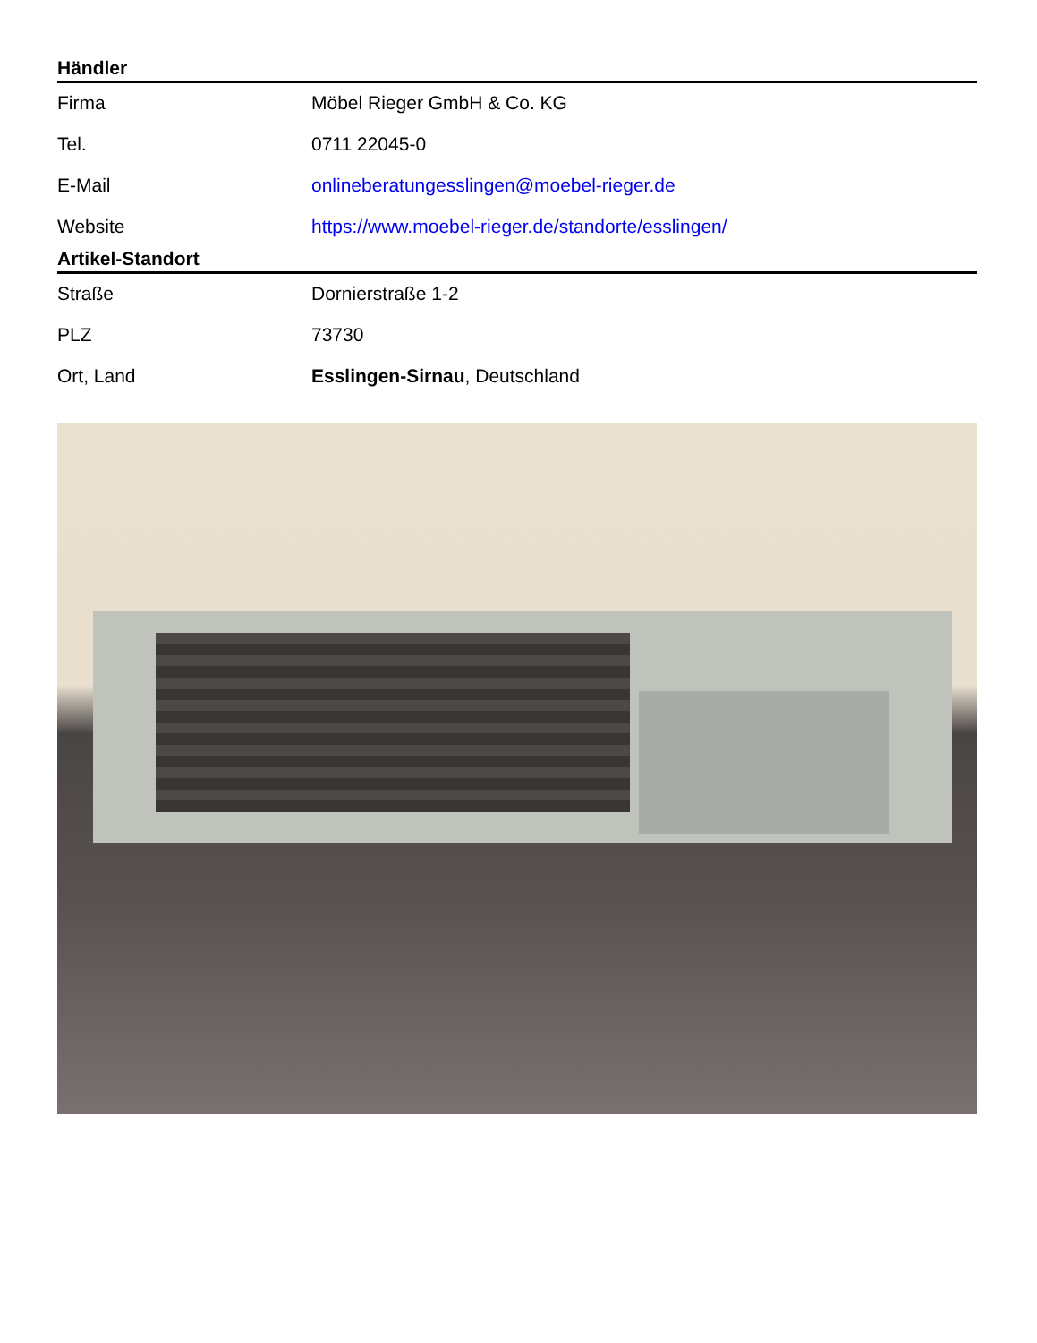Händler
| Firma | Möbel Rieger GmbH & Co. KG |
| Tel. | 0711 22045-0 |
| E-Mail | onlineberatungesslingen@moebel-rieger.de |
| Website | https://www.moebel-rieger.de/standorte/esslingen/ |
Artikel-Standort
| Straße | Dornierstraße 1-2 |
| PLZ | 73730 |
| Ort, Land | Esslingen-Sirnau , Deutschland |